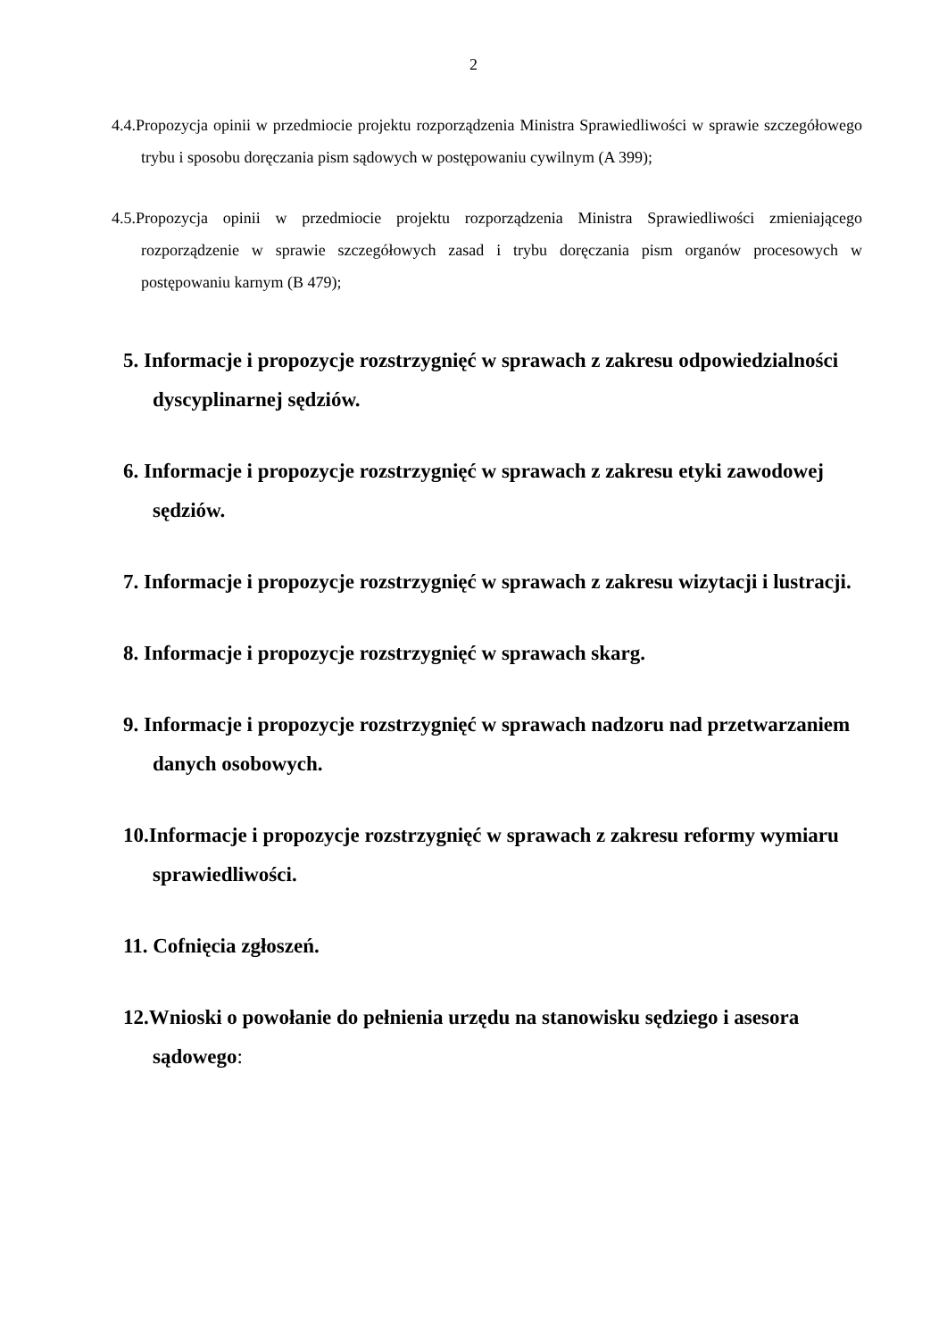2
4.4.Propozycja opinii w przedmiocie projektu rozporządzenia Ministra Sprawiedliwości w sprawie szczegółowego trybu i sposobu doręczania pism sądowych w postępowaniu cywilnym (A 399);
4.5.Propozycja opinii w przedmiocie projektu rozporządzenia Ministra Sprawiedliwości zmieniającego rozporządzenie w sprawie szczegółowych zasad i trybu doręczania pism organów procesowych w postępowaniu karnym (B 479);
5. Informacje i propozycje rozstrzygnięć w sprawach z zakresu odpowiedzialności dyscyplinarnej sędziów.
6. Informacje i propozycje rozstrzygnięć w sprawach z zakresu etyki zawodowej sędziów.
7. Informacje i propozycje rozstrzygnięć w sprawach z zakresu wizytacji i lustracji.
8. Informacje i propozycje rozstrzygnięć w sprawach skarg.
9. Informacje i propozycje rozstrzygnięć w sprawach nadzoru nad przetwarzaniem danych osobowych.
10.Informacje i propozycje rozstrzygnięć w sprawach z zakresu reformy wymiaru sprawiedliwości.
11. Cofnięcia zgłoszeń.
12.Wnioski o powołanie do pełnienia urzędu na stanowisku sędziego i asesora sądowego: